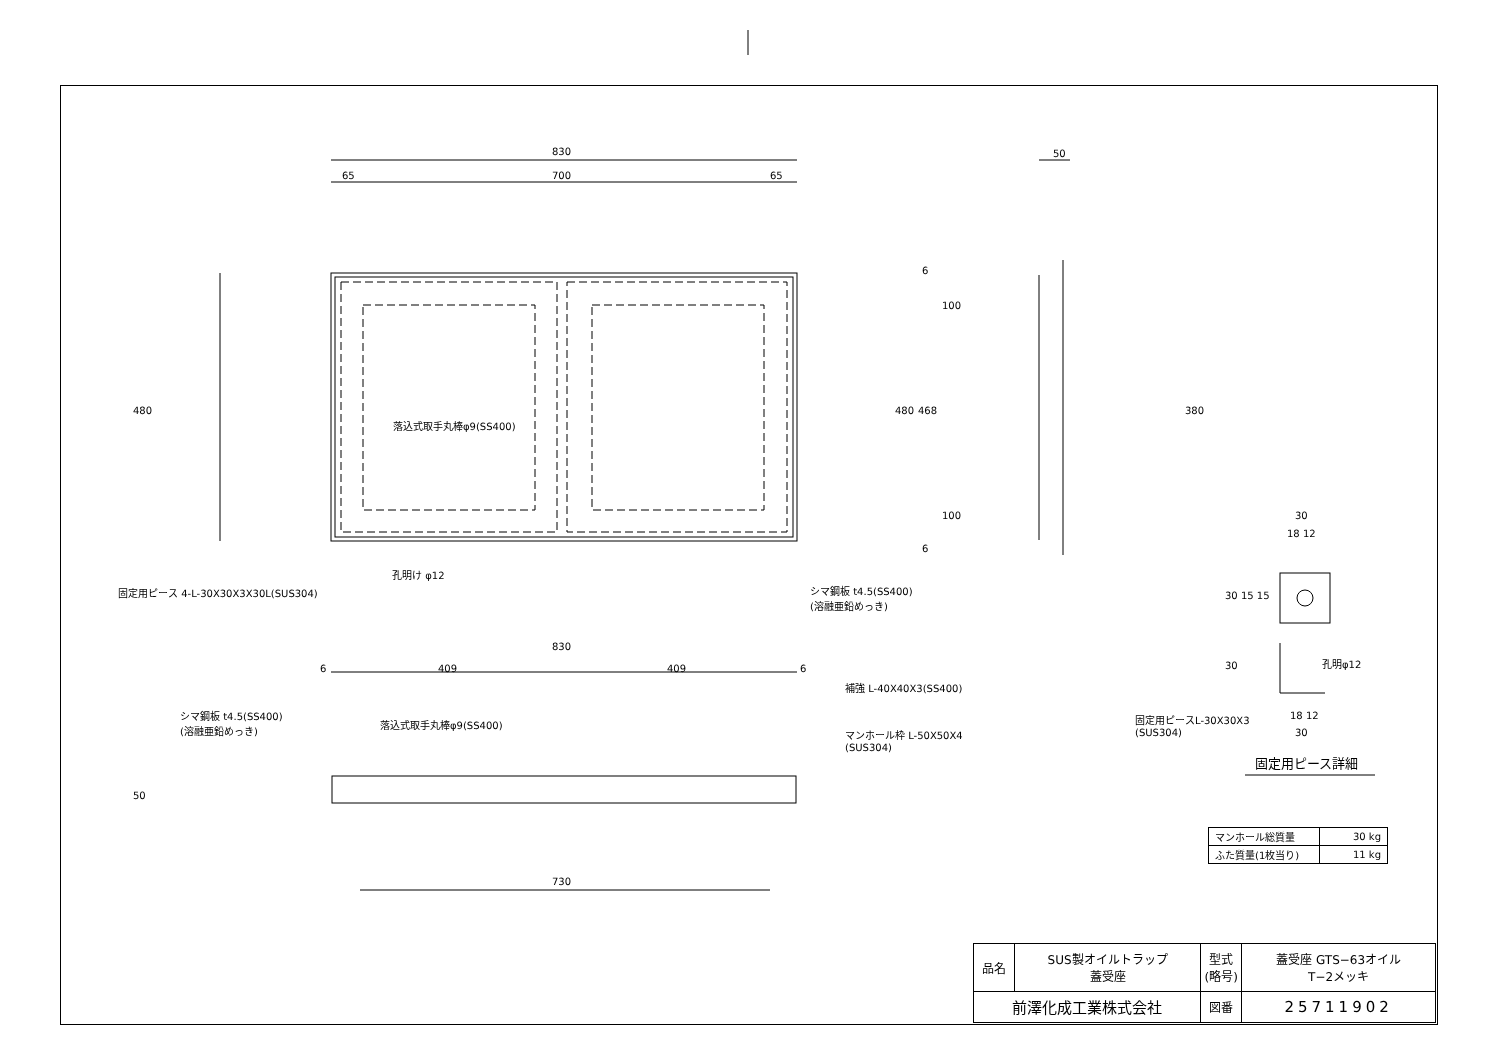830
65 700 65
480
落込式取手丸棒φ9(SS400)
孔明け φ12
固定用ピース 4-L-30X30X3X30L(SUS304) シマ鋼板 t4.5(SS400)
(溶融亜鉛めっき)
50
6
100
480 468 380
100
6
30
18 12
30 15 15
30 孔明φ12
固定用ピースL-30X30X3
(SUS304)
18 12
30
固定用ピース詳細
830
6 409 409 6
補強 L-40X40X3(SS400)
シマ鋼板 t4.5(SS400)
(溶融亜鉛めっき) 落込式取手丸棒φ9(SS400)
マンホール枠 L-50X50X4
(SUS304)
50
730
| マンホール総質量 | 30 kg |
| ふた質量(1枚当り) | 11 kg |
| 品名 | SUS製オイルトラップ 蓋受座 | 型式 (略号) | 蓋受座 GTS−63オイル T−2メッキ |
| 前澤化成工業株式会社 | | 図番 | 25711902 |